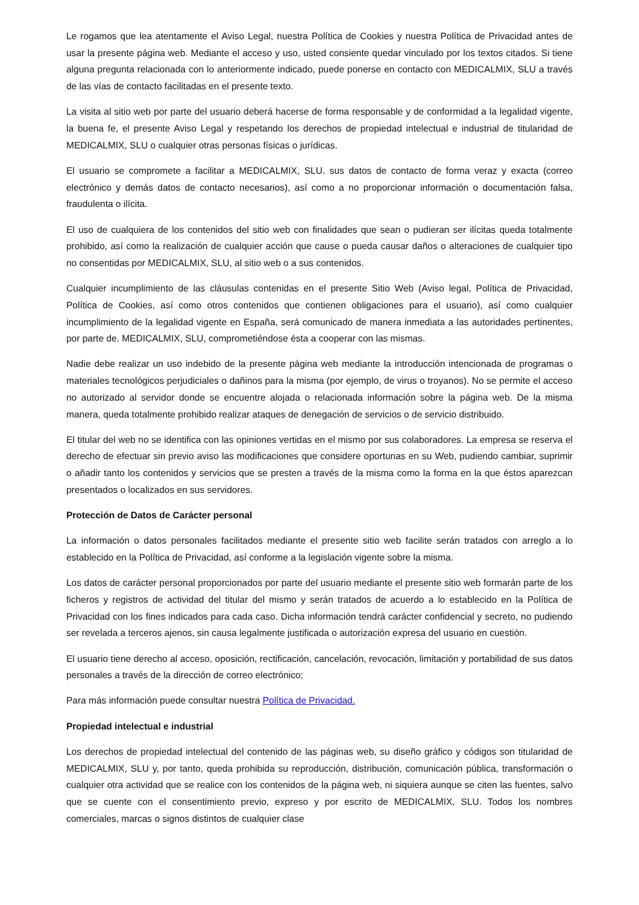Le rogamos que lea atentamente el Aviso Legal, nuestra Política de Cookies y nuestra Política de Privacidad antes de usar la presente página web. Mediante el acceso y uso, usted consiente quedar vinculado por los textos citados. Si tiene alguna pregunta relacionada con lo anteriormente indicado, puede ponerse en contacto con MEDICALMIX, SLU a través de las vías de contacto facilitadas en el presente texto.
La visita al sitio web por parte del usuario deberá hacerse de forma responsable y de conformidad a la legalidad vigente, la buena fe, el presente Aviso Legal y respetando los derechos de propiedad intelectual e industrial de titularidad de MEDICALMIX, SLU o cualquier otras personas físicas o jurídicas.
El usuario se compromete a facilitar a MEDICALMIX, SLU. sus datos de contacto de forma veraz y exacta (correo electrónico y demás datos de contacto necesarios), así como a no proporcionar información o documentación falsa, fraudulenta o ilícita.
El uso de cualquiera de los contenidos del sitio web con finalidades que sean o pudieran ser ilícitas queda totalmente prohibido, así como la realización de cualquier acción que cause o pueda causar daños o alteraciones de cualquier tipo no consentidas por MEDICALMIX, SLU, al sitio web o a sus contenidos.
Cualquier incumplimiento de las cláusulas contenidas en el presente Sitio Web (Aviso legal, Política de Privacidad, Política de Cookies, así como otros contenidos que contienen obligaciones para el usuario), así como cualquier incumplimiento de la legalidad vigente en España, será comunicado de manera inmediata a las autoridades pertinentes, por parte de. MEDICALMIX, SLU, comprometiéndose ésta a cooperar con las mismas.
Nadie debe realizar un uso indebido de la presente página web mediante la introducción intencionada de programas o materiales tecnológicos perjudiciales o dañinos para la misma (por ejemplo, de virus o troyanos). No se permite el acceso no autorizado al servidor donde se encuentre alojada o relacionada información sobre la página web. De la misma manera, queda totalmente prohibido realizar ataques de denegación de servicios o de servicio distribuido.
El titular del web no se identifica con las opiniones vertidas en el mismo por sus colaboradores. La empresa se reserva el derecho de efectuar sin previo aviso las modificaciones que considere oportunas en su Web, pudiendo cambiar, suprimir o añadir tanto los contenidos y servicios que se presten a través de la misma como la forma en la que éstos aparezcan presentados o localizados en sus servidores.
Protección de Datos de Carácter personal
La información o datos personales facilitados mediante el presente sitio web facilite serán tratados con arreglo a lo establecido en la Política de Privacidad, así conforme a la legislación vigente sobre la misma.
Los datos de carácter personal proporcionados por parte del usuario mediante el presente sitio web formarán parte de los ficheros y registros de actividad del titular del mismo y serán tratados de acuerdo a lo establecido en la Política de Privacidad con los fines indicados para cada caso. Dicha información tendrá carácter confidencial y secreto, no pudiendo ser revelada a terceros ajenos, sin causa legalmente justificada o autorización expresa del usuario en cuestión.
El usuario tiene derecho al acceso, oposición, rectificación, cancelación, revocación, limitación y portabilidad de sus datos personales a través de la dirección de correo electrónico;
Para más información puede consultar nuestra Política de Privacidad.
Propiedad intelectual e industrial
Los derechos de propiedad intelectual del contenido de las páginas web, su diseño gráfico y códigos son titularidad de MEDICALMIX, SLU y, por tanto, queda prohibida su reproducción, distribución, comunicación pública, transformación o cualquier otra actividad que se realice con los contenidos de la página web, ni siquiera aunque se citen las fuentes, salvo que se cuente con el consentimiento previo, expreso y por escrito de MEDICALMIX, SLU. Todos los nombres comerciales, marcas o signos distintos de cualquier clase